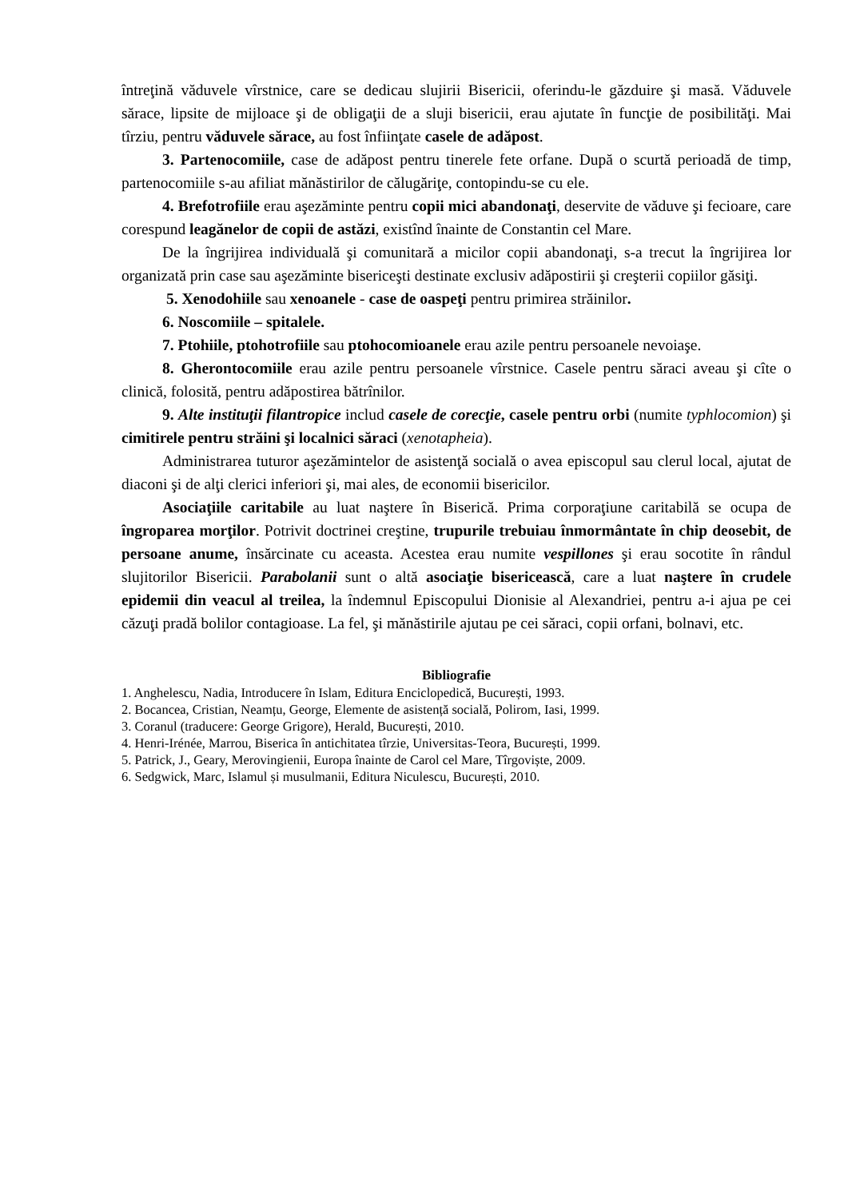întreţină văduvele vîrstnice, care se dedicau slujirii Bisericii, oferindu-le găzduire şi masă. Văduvele sărace, lipsite de mijloace şi de obligaţii de a sluji bisericii, erau ajutate în funcţie de posibilităţi. Mai tîrziu, pentru văduvele sărace, au fost înfiinţate casele de adăpost.
3. Partenocomiile, case de adăpost pentru tinerele fete orfane. După o scurtă perioadă de timp, partenocomiile s-au afiliat mănăstirilor de călugăriţe, contopindu-se cu ele.
4. Brefotrofiile erau aşezăminte pentru copii mici abandonaţi, deservite de văduve şi fecioare, care corespund leagănelor de copii de astăzi, existînd înainte de Constantin cel Mare.
De la îngrijirea individuală şi comunitară a micilor copii abandonaţi, s-a trecut la îngrijirea lor organizată prin case sau aşezăminte bisericeşti destinate exclusiv adăpostirii şi creşterii copiilor găsiţi.
5. Xenodohiile sau xenoanele - case de oaspeţi pentru primirea străinilor.
6. Noscomiile – spitalele.
7. Ptohiile, ptohotrofiile sau ptohocomioanele erau azile pentru persoanele nevoiaşe.
8. Gherontocomiile erau azile pentru persoanele vîrstnice. Casele pentru săraci aveau şi cîte o clinică, folosită, pentru adăpostirea bătrînilor.
9. Alte instituţii filantropice includ casele de corecţie, casele pentru orbi (numite typhlocomion) şi cimitirele pentru străini şi localnici săraci (xenotapheia).
Administrarea tuturor aşezămintelor de asistenţă socială o avea episcopul sau clerul local, ajutat de diaconi şi de alţi clerici inferiori şi, mai ales, de economii bisericilor.
Asociaţiile caritabile au luat naştere în Biserică. Prima corporaţiune caritabilă se ocupa de îngroparea morţilor. Potrivit doctrinei creştine, trupurile trebuiau înmormântate în chip deosebit, de persoane anume, însărcinate cu aceasta. Acestea erau numite vespillones şi erau socotite în rândul slujitorilor Bisericii. Parabolanii sunt o altă asociaţie bisericească, care a luat naştere în crudele epidemii din veacul al treilea, la îndemnul Episcopului Dionisie al Alexandriei, pentru a-i ajua pe cei căzuţi pradă bolilor contagioase. La fel, şi mănăstirile ajutau pe cei săraci, copii orfani, bolnavi, etc.
Bibliografie
1. Anghelescu, Nadia, Introducere în Islam, Editura Enciclopedică, București, 1993.
2. Bocancea, Cristian, Neamțu, George, Elemente de asistență socială, Polirom, Iasi, 1999.
3. Coranul (traducere: George Grigore), Herald, București, 2010.
4. Henri-Irénée, Marrou, Biserica în antichitatea tîrzie, Universitas-Teora, București, 1999.
5. Patrick, J., Geary, Merovingienii, Europa înainte de Carol cel Mare, Tîrgoviște, 2009.
6. Sedgwick, Marc, Islamul și musulmanii, Editura Niculescu, București, 2010.